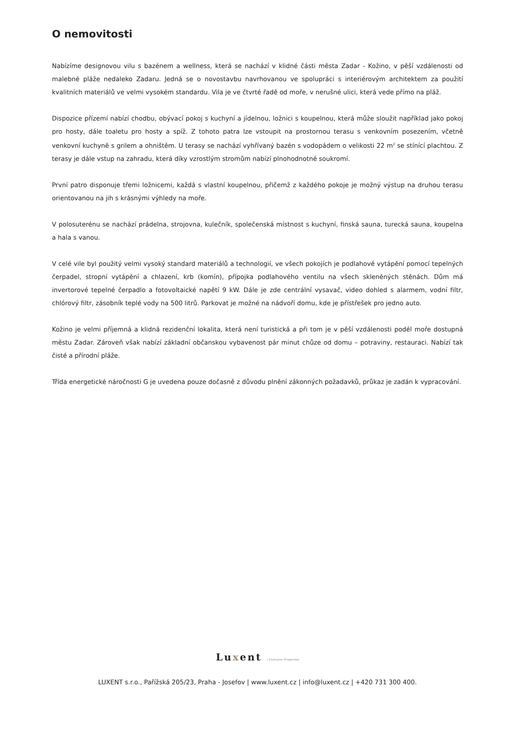O nemovitosti
Nabízíme designovou vilu s bazénem a wellness, která se nachází v klidné části města Zadar - Kožino, v pěší vzdálenosti od malebné pláže nedaleko Zadaru. Jedná se o novostavbu navrhovanou ve spolupráci s interiérovým architektem za použití kvalitních materiálů ve velmi vysokém standardu. Vila je ve čtvrté řadě od moře, v nerušné ulici, která vede přímo na pláž.
Dispozice přízemí nabízí chodbu, obývací pokoj s kuchyní a jídelnou, ložnici s koupelnou, která může sloužit například jako pokoj pro hosty, dále toaletu pro hosty a spíž. Z tohoto patra lze vstoupit na prostornou terasu s venkovním posezením, včetně venkovní kuchyně s grilem a ohništěm. U terasy se nachází vyhřívaný bazén s vodopádem o velikosti 22 m<sup>2</sup> se stínící plachtou. Z terasy je dále vstup na zahradu, která díky vzrostlým stromům nabízí plnohodnotné soukromí.
První patro disponuje třemi ložnicemi, každá s vlastní koupelnou, přičemž z každého pokoje je možný výstup na druhou terasu orientovanou na jih s krásnými výhledy na moře.
V polosuterénu se nachází prádelna, strojovna, kulečník, společenská místnost s kuchyní, finská sauna, turecká sauna, koupelna a hala s vanou.
V celé vile byl použitý velmi vysoký standard materiálů a technologií, ve všech pokojích je podlahové vytápění pomocí tepelných čerpadel, stropní vytápění a chlazení, krb (komín), přípojka podlahového ventilu na všech skleněných stěnách. Dům má invertorové tepelné čerpadlo a fotovoltaické napětí 9 kW. Dále je zde centrální vysavač, video dohled s alarmem, vodní filtr, chlórový filtr, zásobník teplé vody na 500 litrů. Parkovat je možné na nádvoří domu, kde je přístřešek pro jedno auto.
Kožino je velmi příjemná a klidná rezidenční lokalita, která není turistická a při tom je v pěší vzdálenosti podél moře dostupná městu Zadar. Zároveň však nabízí základní občanskou vybavenost pár minut chůze od domu – potraviny, restauraci. Nabízí tak čisté a přírodní pláže.
Třída energetické náročnosti G je uvedena pouze dočasně z důvodu plnění zákonných požadavků, průkaz je zadán k vypracování.
Luxent | Exclusive Properties
LUXENT s.r.o., Pařížská 205/23, Praha - Josefov | www.luxent.cz | info@luxent.cz | +420 731 300 400.